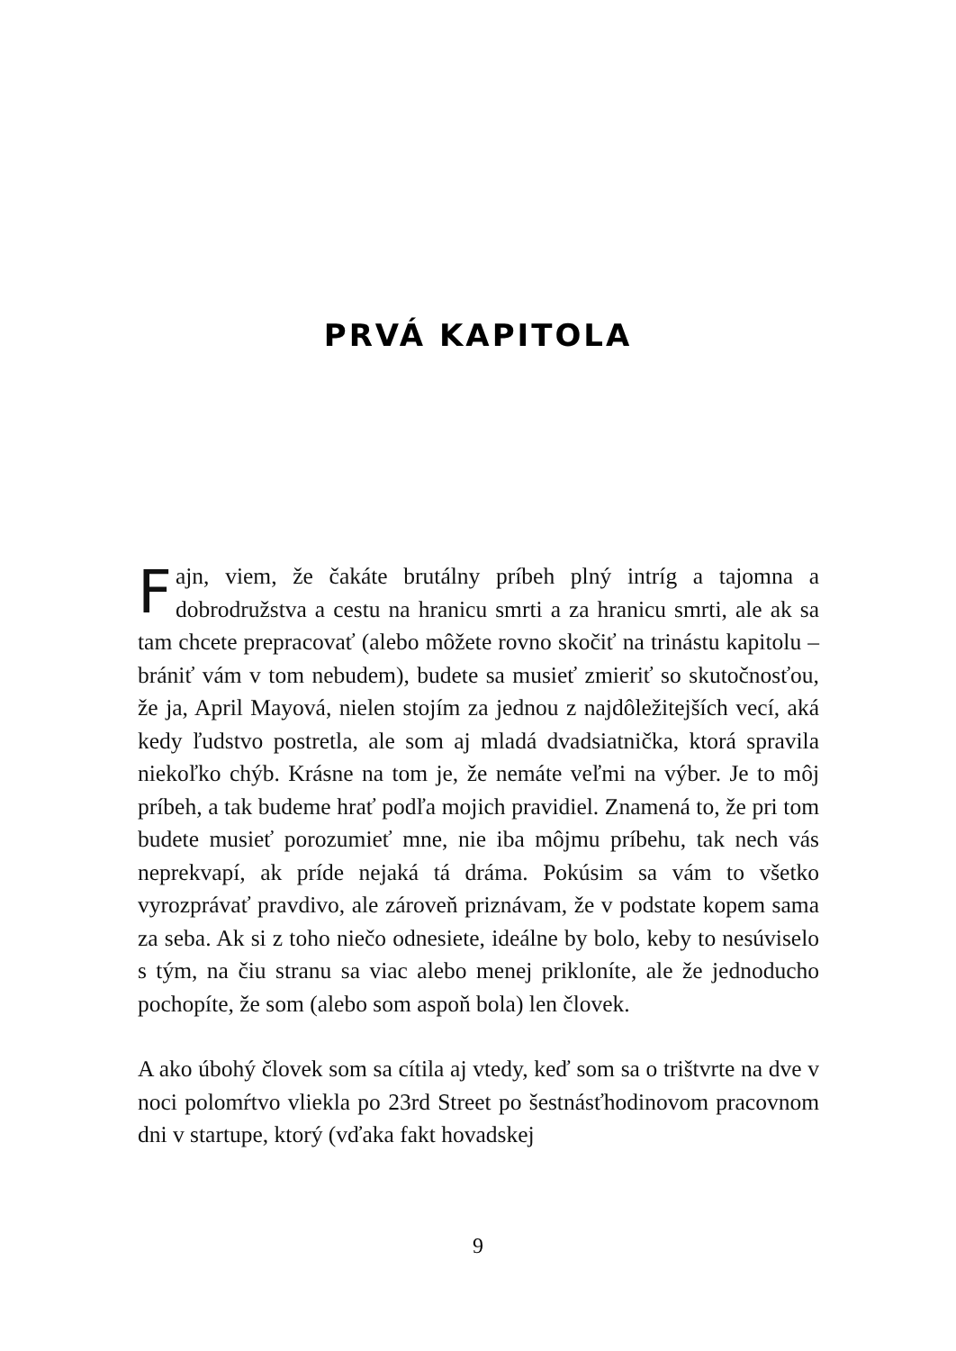PRVÁ KAPITOLA
Fajn, viem, že čakáte brutálny príbeh plný intríg a tajomna a dobrodružstva a cestu na hranicu smrti a za hranicu smrti, ale ak sa tam chcete prepracovať (alebo môžete rovno skočiť na trinástu kapitolu – brániť vám v tom nebudem), budete sa musieť zmieriť so skutočnosťou, že ja, April Mayová, nielen stojím za jednou z najdôležitejších vecí, aká kedy ľudstvo postretla, ale som aj mladá dvadsiatnička, ktorá spravila niekoľko chýb. Krásne na tom je, že nemáte veľmi na výber. Je to môj príbeh, a tak budeme hrať podľa mojich pravidiel. Znamená to, že pri tom budete musieť porozumieť mne, nie iba môjmu príbehu, tak nech vás neprekvapí, ak príde nejaká tá dráma. Pokúsim sa vám to všetko vyrozprávať pravdivo, ale zároveň priznávam, že v podstate kopem sama za seba. Ak si z toho niečo odnesiete, ideálne by bolo, keby to nesúviselo s tým, na čiu stranu sa viac alebo menej prikloníte, ale že jednoducho pochopíte, že som (alebo som aspoň bola) len človek.
A ako úbohý človek som sa cítila aj vtedy, keď som sa o trištvrte na dve v noci polomŕtvo vliekla po 23rd Street po šestnásťhodinovom pracovnom dni v startupe, ktorý (vďaka fakt hovadskej
9